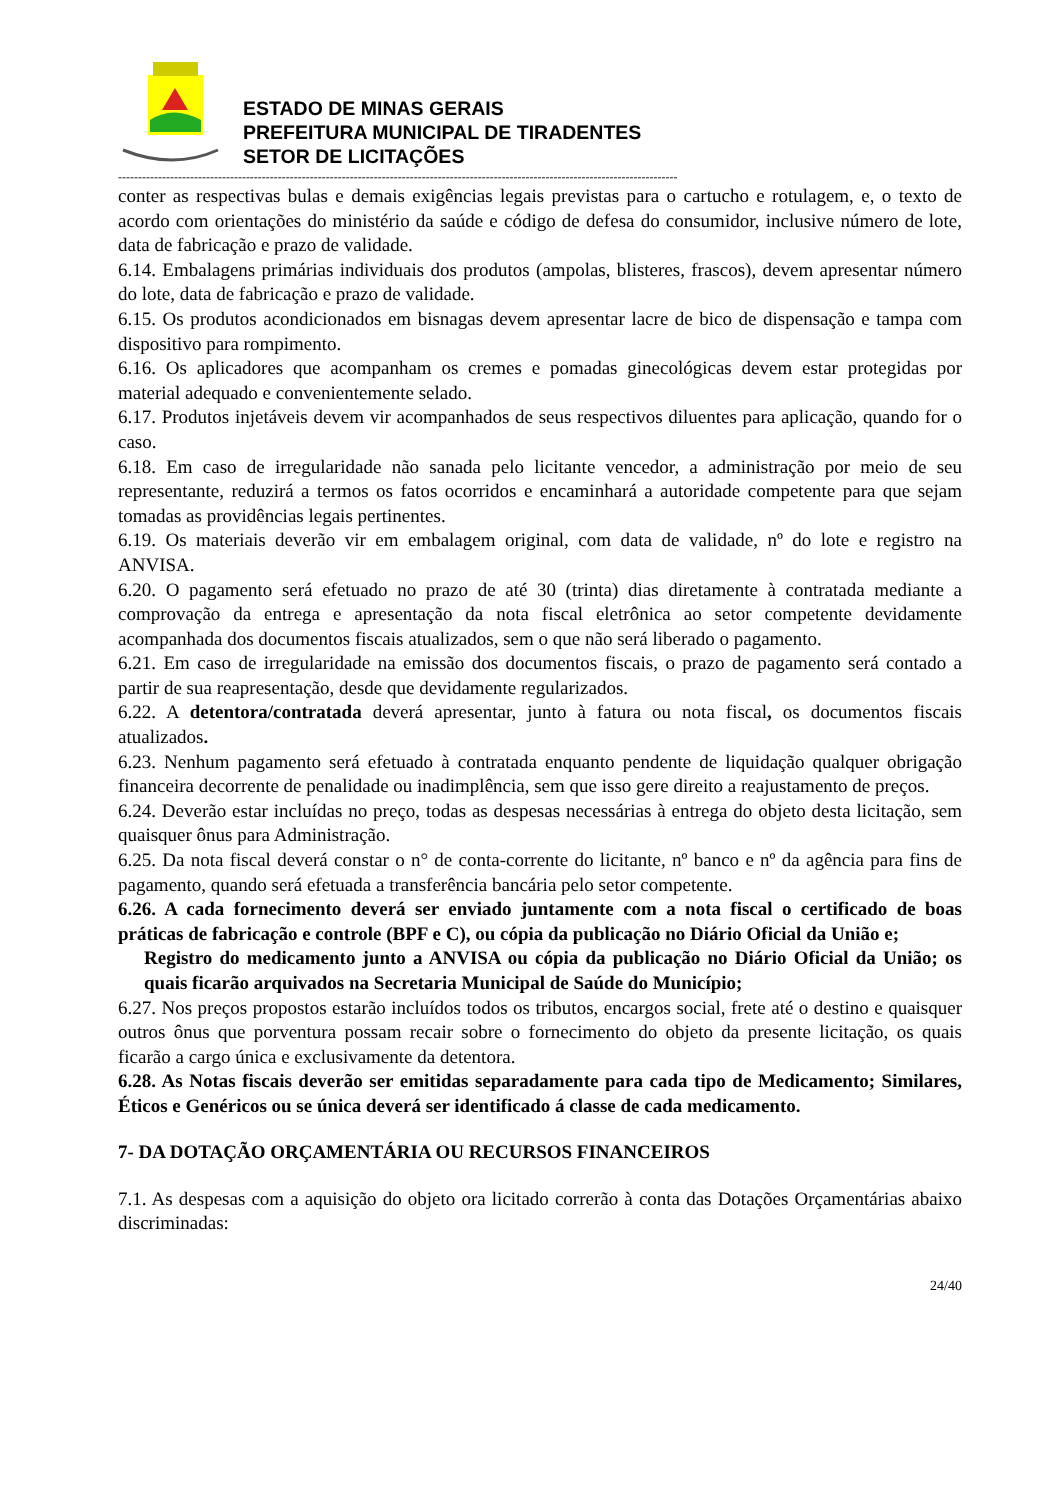ESTADO DE MINAS GERAIS
PREFEITURA MUNICIPAL DE TIRADENTES
SETOR DE LICITAÇÕES
--------------------------------------------------------------------------------------------------------------------------------------------
conter as respectivas bulas e demais exigências legais previstas para o cartucho e rotulagem, e, o texto de acordo com orientações do ministério da saúde e código de defesa do consumidor, inclusive número de lote, data de fabricação e prazo de validade.
6.14. Embalagens primárias individuais dos produtos (ampolas, blisteres, frascos), devem apresentar número do lote, data de fabricação e prazo de validade.
6.15. Os produtos acondicionados em bisnagas devem apresentar lacre de bico de dispensação e tampa com dispositivo para rompimento.
6.16. Os aplicadores que acompanham os cremes e pomadas ginecológicas devem estar protegidas por material adequado e convenientemente selado.
6.17. Produtos injetáveis devem vir acompanhados de seus respectivos diluentes para aplicação, quando for o caso.
6.18. Em caso de irregularidade não sanada pelo licitante vencedor, a administração por meio de seu representante, reduzirá a termos os fatos ocorridos e encaminhará a autoridade competente para que sejam tomadas as providências legais pertinentes.
6.19. Os materiais deverão vir em embalagem original, com data de validade, nº do lote e registro na ANVISA.
6.20. O pagamento será efetuado no prazo de até 30 (trinta) dias diretamente à contratada mediante a comprovação da entrega e apresentação da nota fiscal eletrônica ao setor competente devidamente acompanhada dos documentos fiscais atualizados, sem o que não será liberado o pagamento.
6.21. Em caso de irregularidade na emissão dos documentos fiscais, o prazo de pagamento será contado a partir de sua reapresentação, desde que devidamente regularizados.
6.22. A detentora/contratada deverá apresentar, junto à fatura ou nota fiscal, os documentos fiscais atualizados.
6.23. Nenhum pagamento será efetuado à contratada enquanto pendente de liquidação qualquer obrigação financeira decorrente de penalidade ou inadimplência, sem que isso gere direito a reajustamento de preços.
6.24. Deverão estar incluídas no preço, todas as despesas necessárias à entrega do objeto desta licitação, sem quaisquer ônus para Administração.
6.25. Da nota fiscal deverá constar o n° de conta-corrente do licitante, nº banco e nº da agência para fins de pagamento, quando será efetuada a transferência bancária pelo setor competente.
6.26. A cada fornecimento deverá ser enviado juntamente com a nota fiscal o certificado de boas práticas de fabricação e controle (BPF e C), ou cópia da publicação no Diário Oficial da União e;
Registro do medicamento junto a ANVISA ou cópia da publicação no Diário Oficial da União; os quais ficarão arquivados na Secretaria Municipal de Saúde do Município;
6.27. Nos preços propostos estarão incluídos todos os tributos, encargos social, frete até o destino e quaisquer outros ônus que porventura possam recair sobre o fornecimento do objeto da presente licitação, os quais ficarão a cargo única e exclusivamente da detentora.
6.28. As Notas fiscais deverão ser emitidas separadamente para cada tipo de Medicamento; Similares, Éticos e Genéricos ou se única deverá ser identificado á classe de cada medicamento.
7- DA DOTAÇÃO ORÇAMENTÁRIA OU RECURSOS FINANCEIROS
7.1. As despesas com a aquisição do objeto ora licitado correrão à conta das Dotações Orçamentárias abaixo discriminadas:
24/40